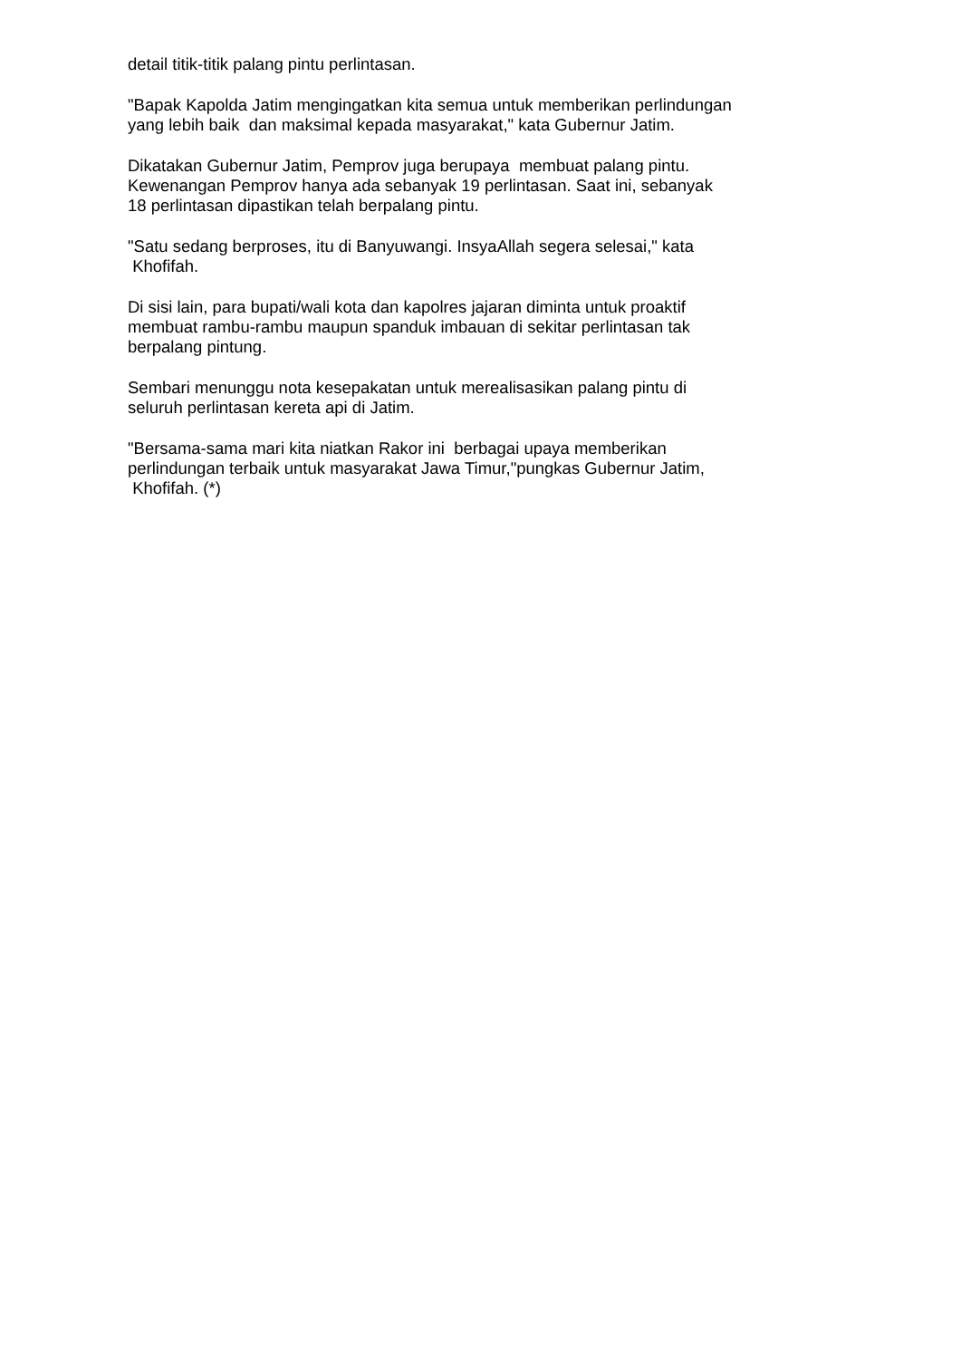detail titik-titik palang pintu perlintasan.
"Bapak Kapolda Jatim mengingatkan kita semua untuk memberikan perlindungan
yang lebih baik dan maksimal kepada masyarakat," kata Gubernur Jatim.
Dikatakan Gubernur Jatim, Pemprov juga berupaya membuat palang pintu.
Kewenangan Pemprov hanya ada sebanyak 19 perlintasan. Saat ini, sebanyak
18 perlintasan dipastikan telah berpalang pintu.
"Satu sedang berproses, itu di Banyuwangi. InsyaAllah segera selesai," kata
Khofifah.
Di sisi lain, para bupati/wali kota dan kapolres jajaran diminta untuk proaktif
membuat rambu-rambu maupun spanduk imbauan di sekitar perlintasan tak
berpalang pintung.
Sembari menunggu nota kesepakatan untuk merealisasikan palang pintu di
seluruh perlintasan kereta api di Jatim.
"Bersama-sama mari kita niatkan Rakor ini berbagai upaya memberikan
perlindungan terbaik untuk masyarakat Jawa Timur,"pungkas Gubernur Jatim,
Khofifah. (*)